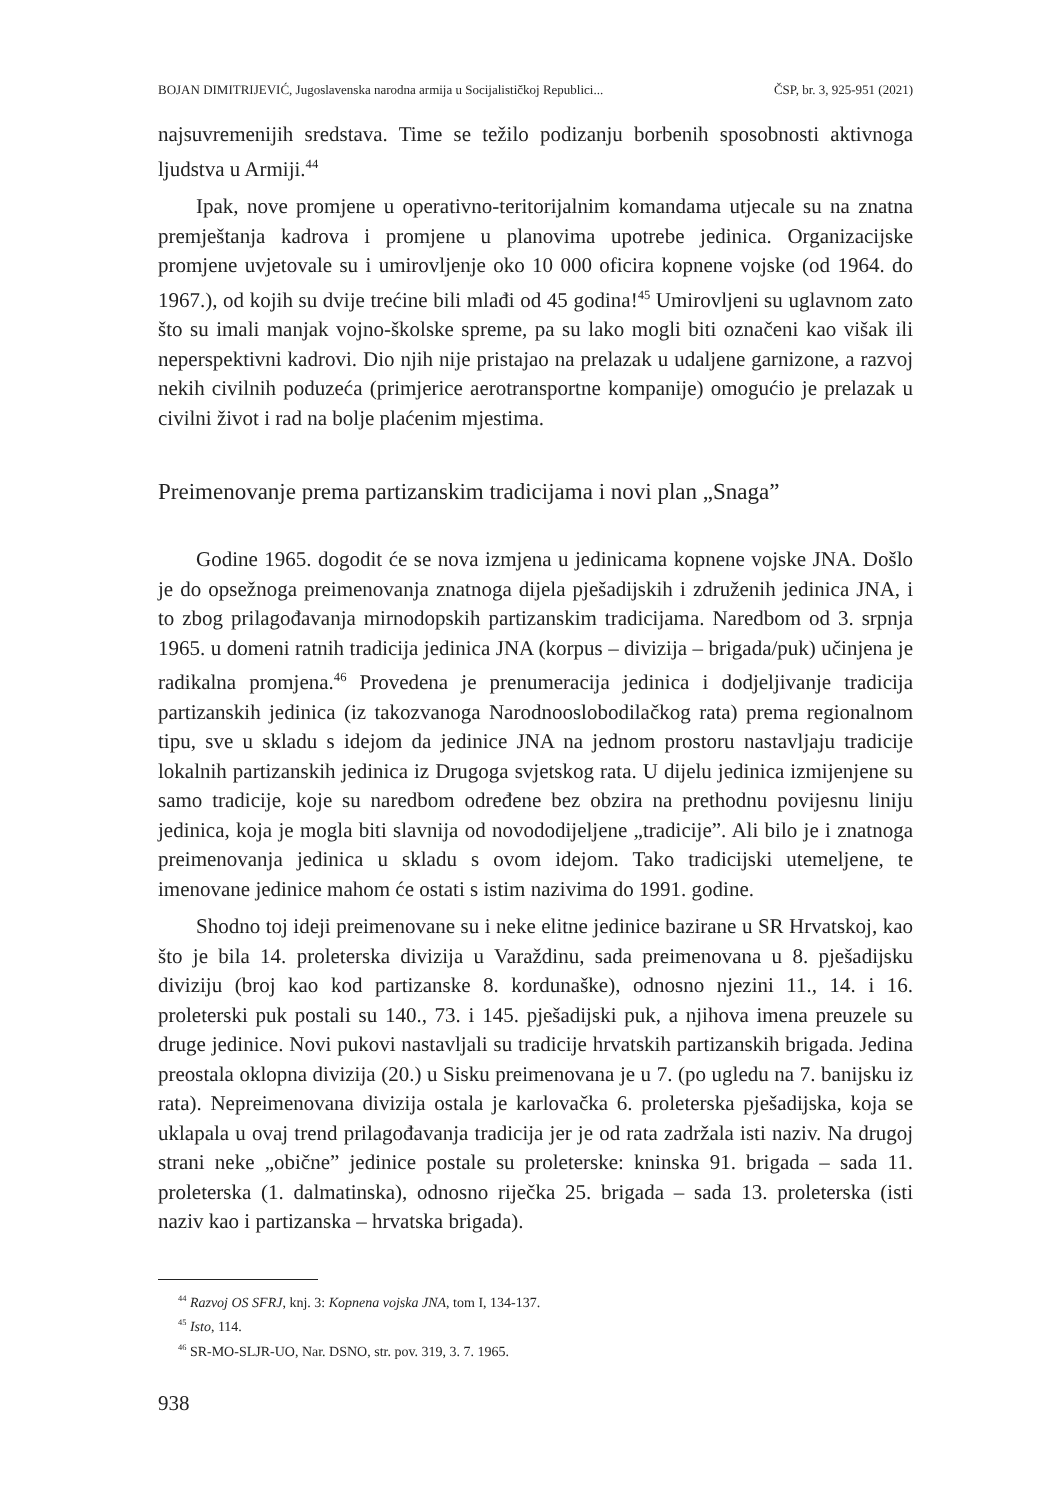BOJAN DIMITRIJEVIĆ, Jugoslavenska narodna armija u Socijalističkoj Republici... ČSP, br. 3, 925-951 (2021)
najsuvremenijih sredstava. Time se težilo podizanju borbenih sposobnosti aktivnoga ljudstva u Armiji.<sup>44</sup>
Ipak, nove promjene u operativno-teritorijalnim komandama utjecale su na znatna premještanja kadrova i promjene u planovima upotrebe jedinica. Organizacijske promjene uvjetovale su i umirovljenje oko 10 000 oficira kopnene vojske (od 1964. do 1967.), od kojih su dvije trećine bili mlađi od 45 godina!<sup>45</sup> Umirovljeni su uglavnom zato što su imali manjak vojno-školske spreme, pa su lako mogli biti označeni kao višak ili neperspektivni kadrovi. Dio njih nije pristajao na prelazak u udaljene garnizone, a razvoj nekih civilnih poduzeća (primjerice aerotransportne kompanije) omogućio je prelazak u civilni život i rad na bolje plaćenim mjestima.
Preimenovanje prema partizanskim tradicijama i novi plan „Snaga”
Godine 1965. dogodit će se nova izmjena u jedinicama kopnene vojske JNA. Došlo je do opsežnoga preimenovanja znatnoga dijela pješadijskih i združenih jedinica JNA, i to zbog prilagođavanja mirnodopskih partizanskim tradicijama. Naredbom od 3. srpnja 1965. u domeni ratnih tradicija jedinica JNA (korpus – divizija – brigada/puk) učinjena je radikalna promjena.<sup>46</sup> Provedena je prenumeracija jedinica i dodjeljivanje tradicija partizanskih jedinica (iz takozvanoga Narodnooslobodilačkog rata) prema regionalnom tipu, sve u skladu s idejom da jedinice JNA na jednom prostoru nastavljaju tradicije lokalnih partizanskih jedinica iz Drugoga svjetskog rata. U dijelu jedinica izmijenjene su samo tradicije, koje su naredbom određene bez obzira na prethodnu povijesnu liniju jedinica, koja je mogla biti slavnija od novododijeljene „tradicije”. Ali bilo je i znatnoga preimenovanja jedinica u skladu s ovom idejom. Tako tradicijski utemeljene, te imenovane jedinice mahom će ostati s istim nazivima do 1991. godine.
Shodno toj ideji preimenovane su i neke elitne jedinice bazirane u SR Hrvatskoj, kao što je bila 14. proleterska divizija u Varaždinu, sada preimenovana u 8. pješadijsku diviziju (broj kao kod partizanske 8. kordunaške), odnosno njezini 11., 14. i 16. proleterski puk postali su 140., 73. i 145. pješadijski puk, a njihova imena preuzele su druge jedinice. Novi pukovi nastavljali su tradicije hrvatskih partizanskih brigada. Jedina preostala oklopna divizija (20.) u Sisku preimenovana je u 7. (po ugledu na 7. banijsku iz rata). Nepreimenovana divizija ostala je karlovačka 6. proleterska pješadijska, koja se uklapala u ovaj trend prilagođavanja tradicija jer je od rata zadržala isti naziv. Na drugoj strani neke „obične” jedinice postale su proleterske: kninska 91. brigada – sada 11. proleterska (1. dalmatinska), odnosno riječka 25. brigada – sada 13. proleterska (isti naziv kao i partizanska – hrvatska brigada).
<sup>44</sup> Razvoj OS SFRJ, knj. 3: Kopnena vojska JNA, tom I, 134-137.
<sup>45</sup> Isto, 114.
<sup>46</sup> SR-MO-SLJR-UO, Nar. DSNO, str. pov. 319, 3. 7. 1965.
938